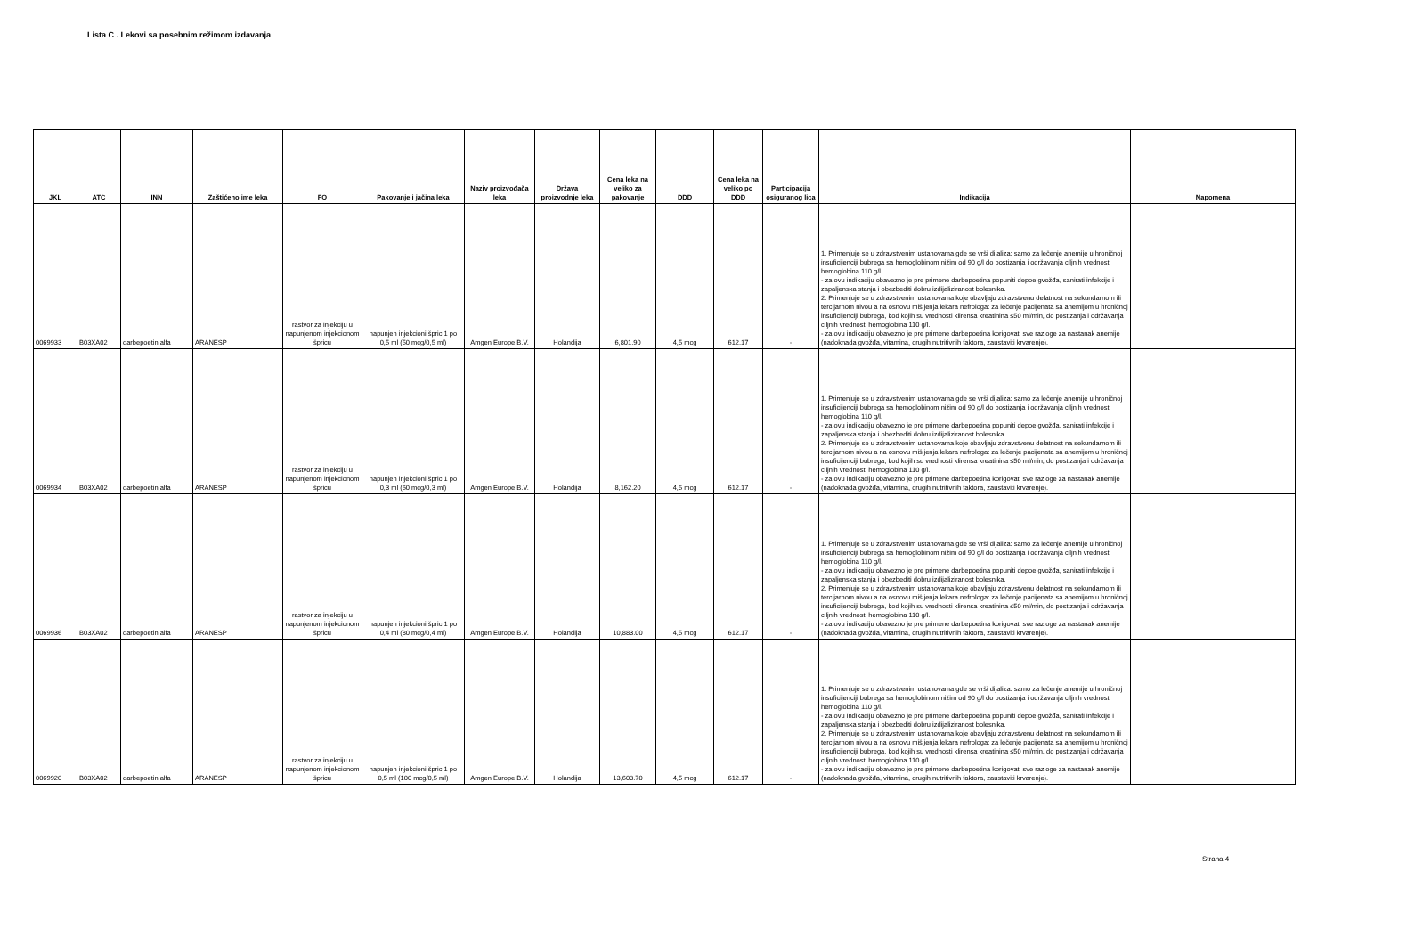Lista C . Lekovi sa posebnim režimom izdavanja
| JKL | ATC | INN | Zaštićeno ime leka | FO | Pakovanje i jačina leka | Naziv proizvođača leka | Država proizvodnje leka | Cena leka na veliko za pakovanje | DDD | Cena leka na veliko po DDD | Participacija osiguranog lica | Indikacija | Napomena |
| --- | --- | --- | --- | --- | --- | --- | --- | --- | --- | --- | --- | --- | --- |
| 0069933 | B03XA02 | darbepoetin alfa | ARANESP | rastvor za injekciju u napunjenom injekcionom špricu | napunjen injekcioni špric 1 po 0,5 ml (50 mcg/0,5 ml) | Amgen Europe B.V. | Holandija | 6,801.90 | 4,5 mcg | 612.17 | - | 1. Primenjuje se u zdravstvenim ustanovama gde se vrši dijaliza: samo za lečenje anemije u hroničnoj insuficijenciji bubrega sa hemoglobinom nižim od 90 g/l do postizanja i održavanja ciljnih vrednosti hemoglobina 110 g/l. - za ovu indikaciju obavezno je pre primene darbepoetina popuniti depoe gvožđa, sanirati infekcije i zapaljenska stanja i obezbediti dobru izdijaliziranost bolesnika. 2. Primenjuje se u zdravstvenim ustanovama koje obavljaju zdravstvenu delatnost na sekundarnom ili tercijarnom nivou a na osnovu mišljenja lekara nefrologa: za lečenje pacijenata sa anemijom u hroničnoj insuficijenciji bubrega, kod kojih su vrednosti klirensa kreatinina ≤50 ml/min, do postizanja i održavanja ciljnih vrednosti hemoglobina 110 g/l. - za ovu indikaciju obavezno je pre primene darbepoetina korigovati sve razloge za nastanak anemije (nadoknada gvožđa, vitamina, drugih nutritivnih faktora, zaustaviti krvarenje). | |
| 0069934 | B03XA02 | darbepoetin alfa | ARANESP | rastvor za injekciju u napunjenom injekcionom špricu | napunjen injekcioni špric 1 po 0,3 ml (60 mcg/0,3 ml) | Amgen Europe B.V. | Holandija | 8,162.20 | 4,5 mcg | 612.17 | - | 1. Primenjuje se u zdravstvenim ustanovama gde se vrši dijaliza: samo za lečenje anemije u hroničnoj insuficijenciji bubrega sa hemoglobinom nižim od 90 g/l do postizanja i održavanja ciljnih vrednosti hemoglobina 110 g/l. - za ovu indikaciju obavezno je pre primene darbepoetina popuniti depoe gvožđa, sanirati infekcije i zapaljenska stanja i obezbediti dobru izdijaliziranost bolesnika. 2. Primenjuje se u zdravstvenim ustanovama koje obavljaju zdravstvenu delatnost na sekundarnom ili tercijarnom nivou a na osnovu mišljenja lekara nefrologa: za lečenje pacijenata sa anemijom u hroničnoj insuficijenciji bubrega, kod kojih su vrednosti klirensa kreatinina ≤50 ml/min, do postizanja i održavanja ciljnih vrednosti hemoglobina 110 g/l. - za ovu indikaciju obavezno je pre primene darbepoetina korigovati sve razloge za nastanak anemije (nadoknada gvožđa, vitamina, drugih nutritivnih faktora, zaustaviti krvarenje). | |
| 0069936 | B03XA02 | darbepoetin alfa | ARANESP | rastvor za injekciju u napunjenom injekcionom špricu | napunjen injekcioni špric 1 po 0,4 ml (80 mcg/0,4 ml) | Amgen Europe B.V. | Holandija | 10,883.00 | 4,5 mcg | 612.17 | - | 1. Primenjuje se u zdravstvenim ustanovama gde se vrši dijaliza: samo za lečenje anemije u hroničnoj insuficijenciji bubrega sa hemoglobinom nižim od 90 g/l do postizanja i održavanja ciljnih vrednosti hemoglobina 110 g/l. - za ovu indikaciju obavezno je pre primene darbepoetina popuniti depoe gvožđa, sanirati infekcije i zapaljenska stanja i obezbediti dobru izdijaliziranost bolesnika. 2. Primenjuje se u zdravstvenim ustanovama koje obavljaju zdravstvenu delatnost na sekundarnom ili tercijarnom nivou a na osnovu mišljenja lekara nefrologa: za lečenje pacijenata sa anemijom u hroničnoj insuficijenciji bubrega, kod kojih su vrednosti klirensa kreatinina ≤50 ml/min, do postizanja i održavanja ciljnih vrednosti hemoglobina 110 g/l. - za ovu indikaciju obavezno je pre primene darbepoetina korigovati sve razloge za nastanak anemije (nadoknada gvožđa, vitamina, drugih nutritivnih faktora, zaustaviti krvarenje). | |
| 0069920 | B03XA02 | darbepoetin alfa | ARANESP | rastvor za injekciju u napunjenom injekcionom špricu | napunjen injekcioni špric 1 po 0,5 ml (100 mcg/0,5 ml) | Amgen Europe B.V. | Holandija | 13,603.70 | 4,5 mcg | 612.17 | - | 1. Primenjuje se u zdravstvenim ustanovama gde se vrši dijaliza: samo za lečenje anemije u hroničnoj insuficijenciji bubrega sa hemoglobinom nižim od 90 g/l do postizanja i održavanja ciljnih vrednosti hemoglobina 110 g/l. - za ovu indikaciju obavezno je pre primene darbepoetina popuniti depoe gvožđa, sanirati infekcije i zapaljenska stanja i obezbediti dobru izdijaliziranost bolesnika. 2. Primenjuje se u zdravstvenim ustanovama koje obavljaju zdravstvenu delatnost na sekundarnom ili tercijarnom nivou a na osnovu mišljenja lekara nefrologa: za lečenje pacijenata sa anemijom u hroničnoj insuficijenciji bubrega, kod kojih su vrednosti klirensa kreatinina ≤50 ml/min, do postizanja i održavanja ciljnih vrednosti hemoglobina 110 g/l. - za ovu indikaciju obavezno je pre primene darbepoetina korigovati sve razloge za nastanak anemije (nadoknada gvožđa, vitamina, drugih nutritivnih faktora, zaustaviti krvarenje). | |
Strana 4